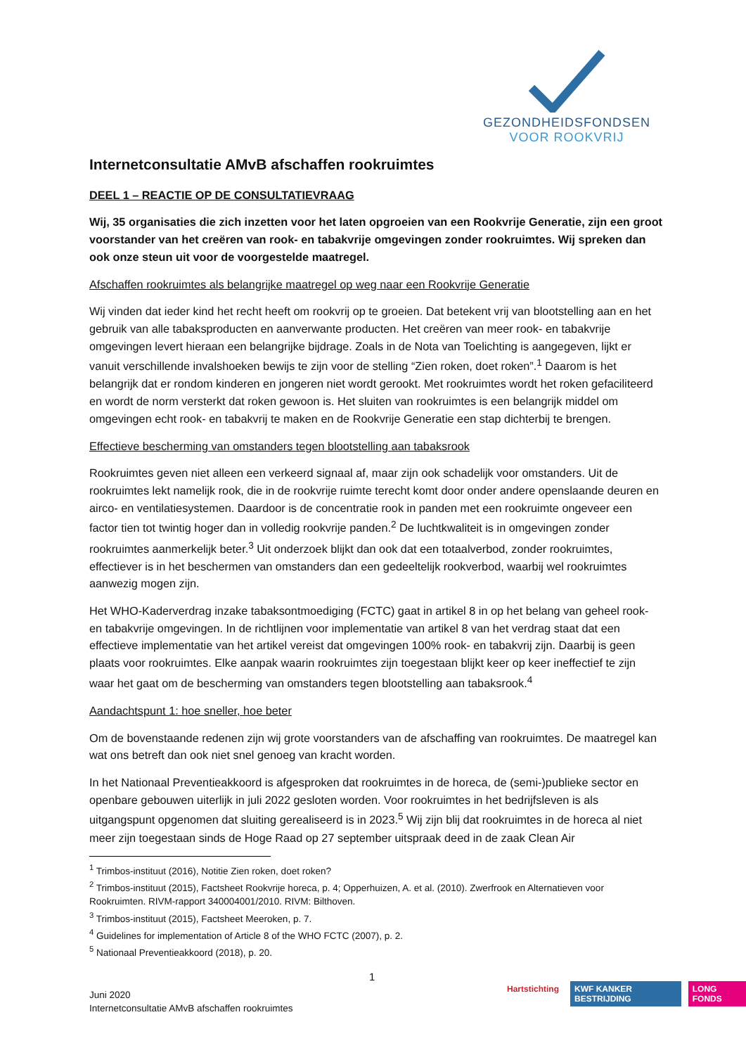GEZONDHEIDSFONDSEN
VOOR ROOKVRIJ
Internetconsultatie AMvB afschaffen rookruimtes
DEEL 1 – REACTIE OP DE CONSULTATIEVRAAG
Wij, 35 organisaties die zich inzetten voor het laten opgroeien van een Rookvrije Generatie, zijn een groot voorstander van het creëren van rook- en tabakvrije omgevingen zonder rookruimtes. Wij spreken dan ook onze steun uit voor de voorgestelde maatregel.
Afschaffen rookruimtes als belangrijke maatregel op weg naar een Rookvrije Generatie
Wij vinden dat ieder kind het recht heeft om rookvrij op te groeien. Dat betekent vrij van blootstelling aan en het gebruik van alle tabaksproducten en aanverwante producten. Het creëren van meer rook- en tabakvrije omgevingen levert hieraan een belangrijke bijdrage. Zoals in de Nota van Toelichting is aangegeven, lijkt er vanuit verschillende invalshoeken bewijs te zijn voor de stelling “Zien roken, doet roken”.<sup>1</sup> Daarom is het belangrijk dat er rondom kinderen en jongeren niet wordt gerookt. Met rookruimtes wordt het roken gefaciliteerd en wordt de norm versterkt dat roken gewoon is. Het sluiten van rookruimtes is een belangrijk middel om omgevingen echt rook- en tabakvrij te maken en de Rookvrije Generatie een stap dichterbij te brengen.
Effectieve bescherming van omstanders tegen blootstelling aan tabaksrook
Rookruimtes geven niet alleen een verkeerd signaal af, maar zijn ook schadelijk voor omstanders. Uit de rookruimtes lekt namelijk rook, die in de rookvrije ruimte terecht komt door onder andere openslaande deuren en airco- en ventilatiesystemen. Daardoor is de concentratie rook in panden met een rookruimte ongeveer een factor tien tot twintig hoger dan in volledig rookvrije panden.<sup>2</sup> De luchtkwaliteit is in omgevingen zonder rookruimtes aanmerkelijk beter.<sup>3</sup> Uit onderzoek blijkt dan ook dat een totaalverbod, zonder rookruimtes, effectiever is in het beschermen van omstanders dan een gedeeltelijk rookverbod, waarbij wel rookruimtes aanwezig mogen zijn.
Het WHO-Kaderverdrag inzake tabaksontmoediging (FCTC) gaat in artikel 8 in op het belang van geheel rook- en tabakvrije omgevingen. In de richtlijnen voor implementatie van artikel 8 van het verdrag staat dat een effectieve implementatie van het artikel vereist dat omgevingen 100% rook- en tabakvrij zijn. Daarbij is geen plaats voor rookruimtes. Elke aanpak waarin rookruimtes zijn toegestaan blijkt keer op keer ineffectief te zijn waar het gaat om de bescherming van omstanders tegen blootstelling aan tabaksrook.<sup>4</sup>
Aandachtspunt 1: hoe sneller, hoe beter
Om de bovenstaande redenen zijn wij grote voorstanders van de afschaffing van rookruimtes. De maatregel kan wat ons betreft dan ook niet snel genoeg van kracht worden.
In het Nationaal Preventieakkoord is afgesproken dat rookruimtes in de horeca, de (semi-)publieke sector en openbare gebouwen uiterlijk in juli 2022 gesloten worden. Voor rookruimtes in het bedrijfsleven is als uitgangspunt opgenomen dat sluiting gerealiseerd is in 2023.<sup>5</sup> Wij zijn blij dat rookruimtes in de horeca al niet meer zijn toegestaan sinds de Hoge Raad op 27 september uitspraak deed in de zaak Clean Air
<sup>1</sup> Trimbos-instituut (2016), Notitie Zien roken, doet roken?
<sup>2</sup> Trimbos-instituut (2015), Factsheet Rookvrije horeca, p. 4; Opperhuizen, A. et al. (2010). Zwerfrook en Alternatieven voor Rookruimten. RIVM-rapport 340004001/2010. RIVM: Bilthoven.
<sup>3</sup> Trimbos-instituut (2015), Factsheet Meeroken, p. 7.
<sup>4</sup> Guidelines for implementation of Article 8 of the WHO FCTC (2007), p. 2.
<sup>5</sup> Nationaal Preventieakkoord (2018), p. 20.
1
Juni 2020
Internetconsultatie AMvB afschaffen rookruimtes
Hartstichting KWF KANKER BESTRIJDING LONG FONDS